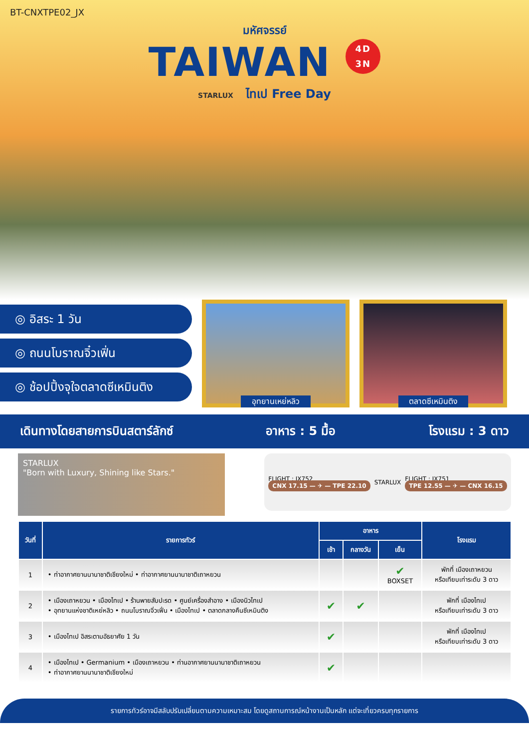BT-CNXTPE02_JX
มหัศจรรย์
TAIWAN 4D
3N
STARLUX ไทเป Free Day
◎ อิสระ 1 วัน
◎ ถนนโบราณจิ๋วเฟิ่น
◎ ช้อปปิ้งจุใจตลาดซีเหมินติง
อุทยานเหย่หลิว
ตลาดซีเหมินติง
เดินทางโดยสายการบินสตาร์ลักซ์ อาหาร : 5 มื้อ โรงแรม : 3 ดาว
STARLUX
"Born with Luxury, Shining like Stars."
FLIGHT : JX752
CNX 17.15 — ✈ — TPE 22.10
STARLUX
FLIGHT : JX751
TPE 12.55 — ✈ — CNX 16.15
| วันที่ | รายการทัวร์ | อาหาร | | | โรงแรม |
| --- | --- | --- | --- | --- | --- |
| | | เช้า | กลางวัน | เย็น | |
| 1 | • ท่าอากาศยานนานาชาติเชียงใหม่ • ท่าอากาศยานนานาชาติเถาหยวน | | | ✔ BOXSET | พักที่ เมืองเถาหยวน หรือเทียบเท่าระดับ 3 ดาว |
| 2 | • เมืองเถาหยวน • เมืองไทเป • ร้านพายสับปะรด • ศูนย์เครื่องสำอาง • เมืองนิวไทเป • อุทยานแห่งชาติเหย่หลิว • ถนนโบราณจิ่วเฟิ่น • เมืองไทเป • ตลาดกลางคืนซีเหมินติง | ✔ | ✔ | | พักที่ เมืองไทเป หรือเทียบเท่าระดับ 3 ดาว |
| 3 | • เมืองไทเป อิสระตามอัธยาศัย 1 วัน | ✔ | | | พักที่ เมืองไทเป หรือเทียบเท่าระดับ 3 ดาว |
| 4 | • เมืองไทเป • Germanium • เมืองเถาหยวน • ท่านอากาศยานนานาชาติเถาหยวน • ท่าอากาศยานนานาชาติเชียงใหม่ | ✔ | | | |
รายการทัวร์อาจมีสลับปรับเปลี่ยนตามความเหมาะสม โดยดูสถานการณ์หน้างานเป็นหลัก แต่จะเที่ยวครบทุกรายการ